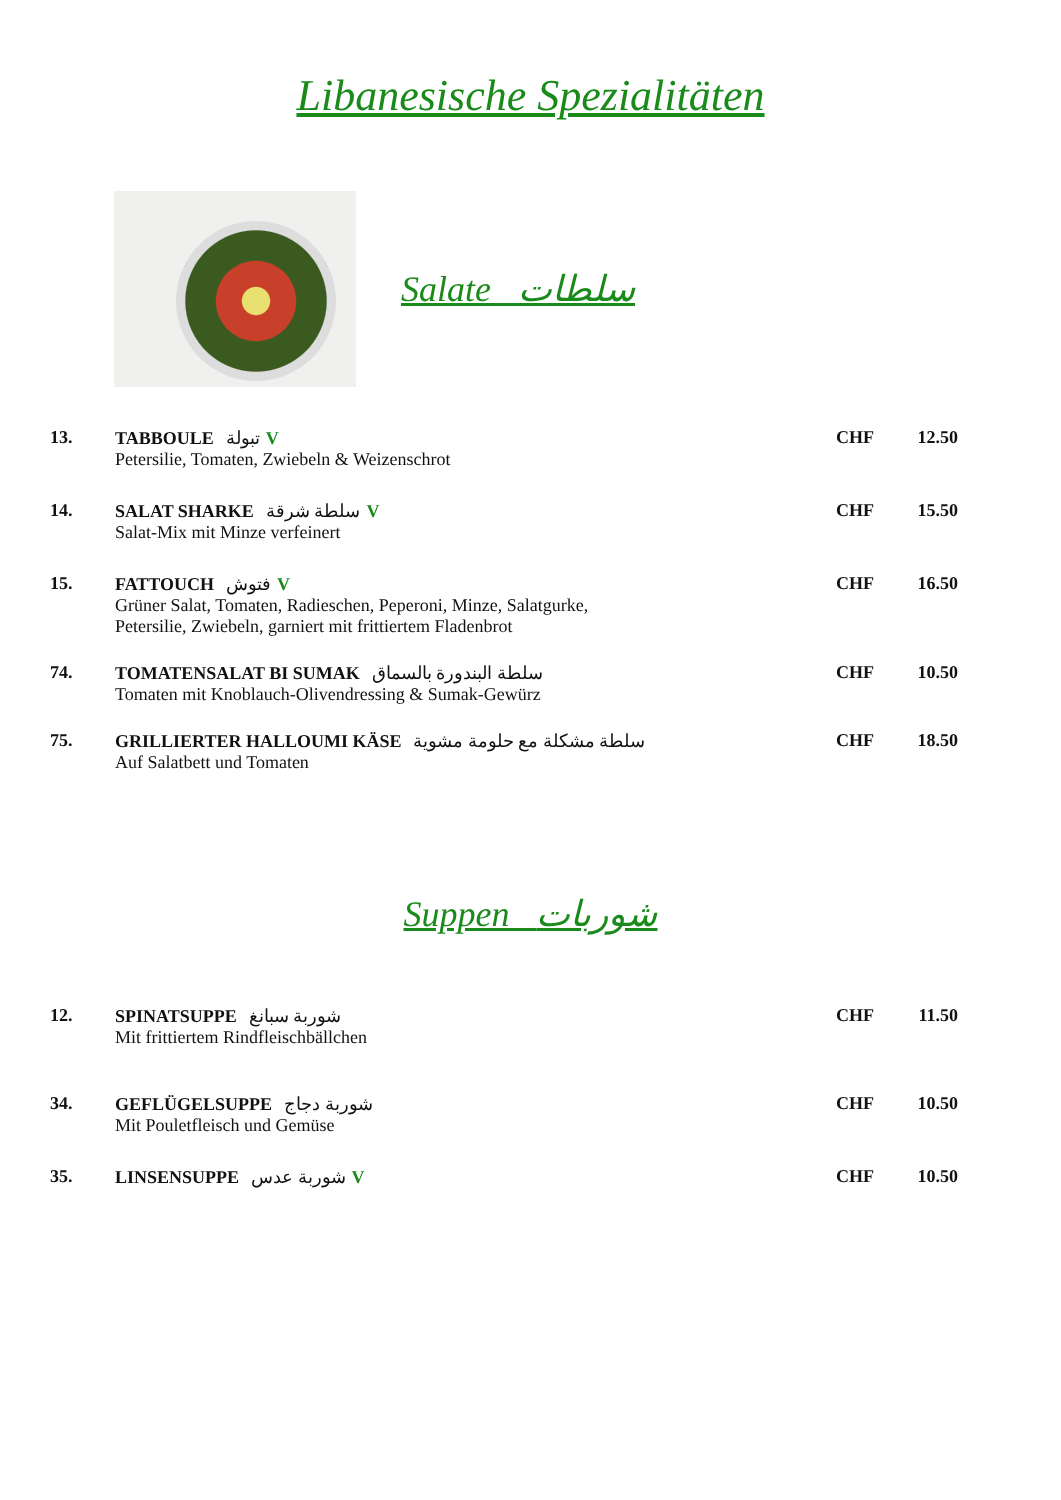Libanesische Spezialitäten
Salate سلطات
13. TABBOULE تبولة V
Petersilie, Tomaten, Zwiebeln & Weizenschrot
CHF 12.50
14. SALAT SHARKE سلطة شرقة V
Salat-Mix mit Minze verfeinert
CHF 15.50
15. FATTOUCH فتوش V
Grüner Salat, Tomaten, Radieschen, Peperoni, Minze, Salatgurke,
Petersilie, Zwiebeln, garniert mit frittiertem Fladenbrot
CHF 16.50
74. TOMATENSALAT BI SUMAK سلطة البندورة بالسماق
Tomaten mit Knoblauch-Olivendressing & Sumak-Gewürz
CHF 10.50
75. GRILLIERTER HALLOUMI KÄSE سلطة مشكلة مع حلومة مشوية
Auf Salatbett und Tomaten
CHF 18.50
Suppen شوربات
12. SPINATSUPPE شوربة سبانغ
Mit frittiertem Rindfleischbällchen
CHF 11.50
34. GEFLÜGELSUPPE شوربة دجاج
Mit Pouletfleisch und Gemüse
CHF 10.50
35. LINSENSUPPE شوربة عدس V CHF 10.50